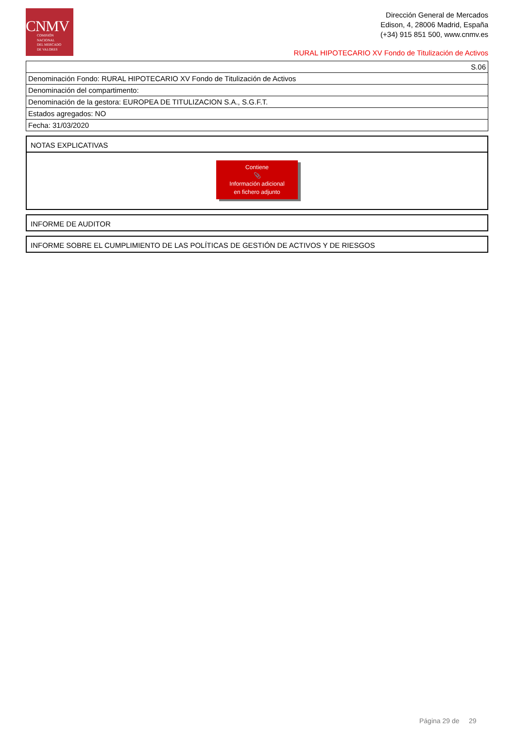CNMV
COMISIÓN
NACIONAL
DEL MERCADO
DE VALORES
Dirección General de Mercados
Edison, 4, 28006 Madrid, España
(+34) 915 851 500, www.cnmv.es
RURAL HIPOTECARIO XV Fondo de Titulización de Activos
| S.06 |
| Denominación Fondo: RURAL HIPOTECARIO XV Fondo de Titulización de Activos |
| Denominación del compartimento: |
| Denominación de la gestora: EUROPEA DE TITULIZACION S.A., S.G.F.T. |
| Estados agregados: NO |
| Fecha: 31/03/2020 |
NOTAS EXPLICATIVAS
Contiene
📎
Información adicional
en fichero adjunto
INFORME DE AUDITOR
INFORME SOBRE EL CUMPLIMIENTO DE LAS POLÍTICAS DE GESTIÓN DE ACTIVOS Y DE RIESGOS
Página 29 de 29